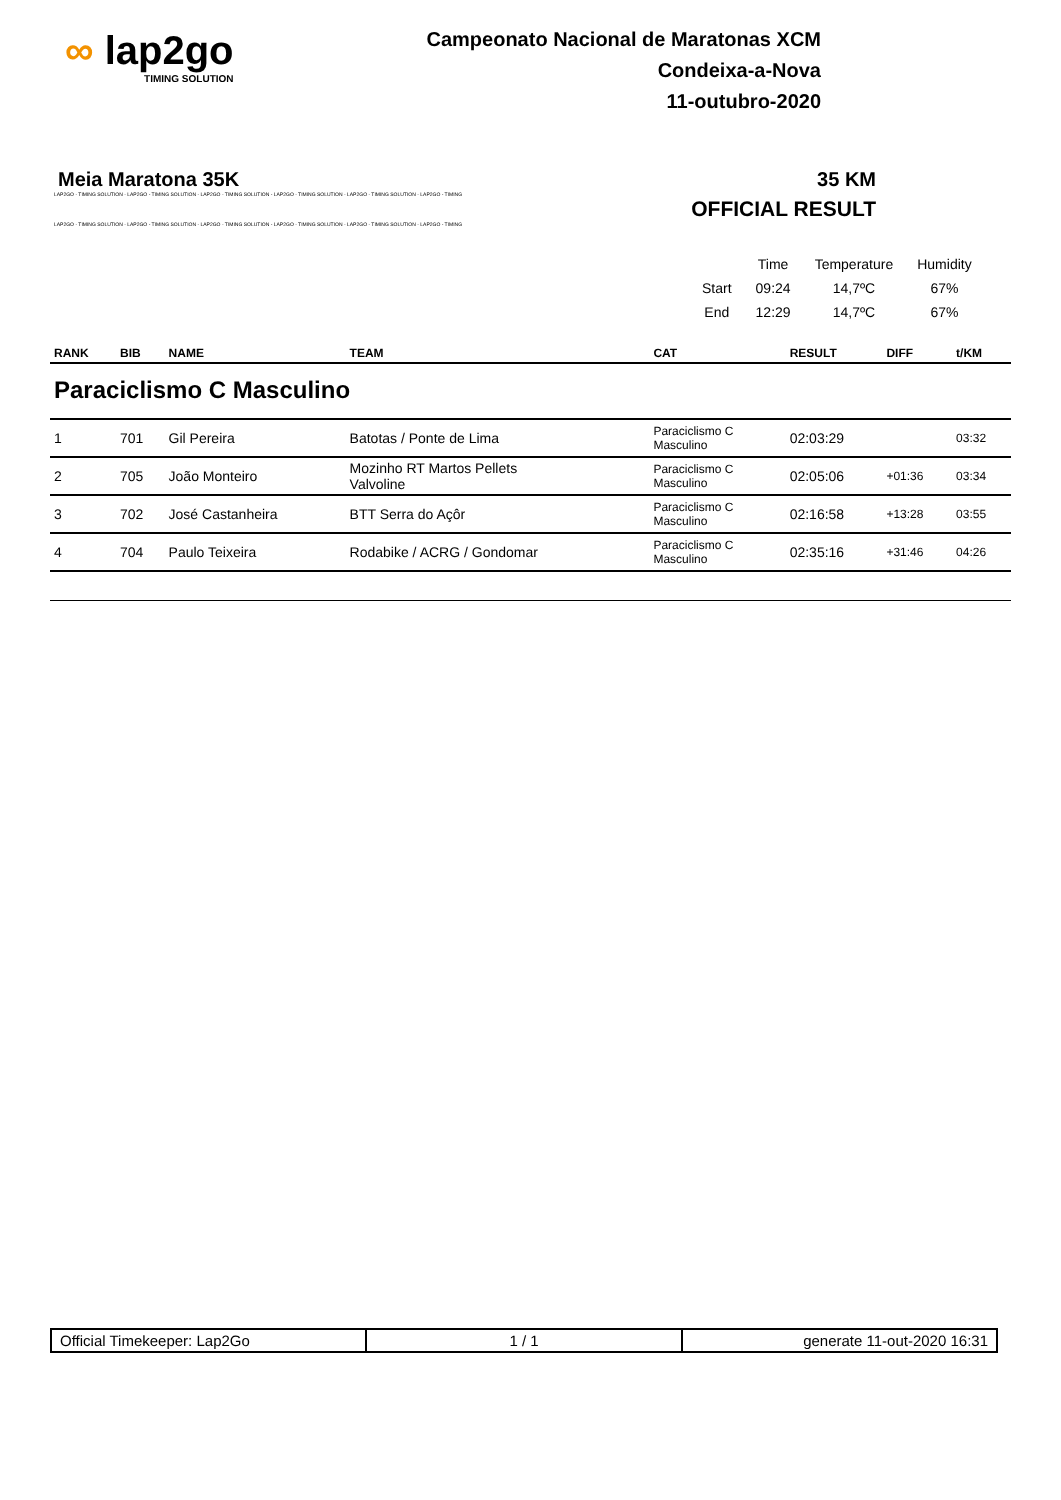∞ lap2go
TIMING SOLUTION
Campeonato Nacional de Maratonas XCM
Condeixa-a-Nova
11-outubro-2020
Meia Maratona 35K 35 KM
LAP2GO - TIMING SOLUTION - LAP2GO - TIMING SOLUTION - LAP2GO - TIMING SOLUTION - LAP2GO - TIMING SOLUTION - LAP2GO - TIMING SOLUTION - LAP2GO - TIMING
OFFICIAL RESULT
LAP2GO - TIMING SOLUTION - LAP2GO - TIMING SOLUTION - LAP2GO - TIMING SOLUTION - LAP2GO - TIMING SOLUTION - LAP2GO - TIMING SOLUTION - LAP2GO - TIMING
| | Time | Temperature | Humidity |
| Start | 09:24 | 14,7ºC | 67% |
| End | 12:29 | 14,7ºC | 67% |
| RANK | BIB | NAME | TEAM | CAT | RESULT | DIFF | t/KM |
| --- | --- | --- | --- | --- | --- | --- | --- |
| Paraciclismo C Masculino | | | | | | | |
| 1 | 701 | Gil Pereira | Batotas / Ponte de Lima | Paraciclismo C Masculino | 02:03:29 | | 03:32 |
| 2 | 705 | João Monteiro | Mozinho RT Martos Pellets Valvoline | Paraciclismo C Masculino | 02:05:06 | +01:36 | 03:34 |
| 3 | 702 | José Castanheira | BTT Serra do Açôr | Paraciclismo C Masculino | 02:16:58 | +13:28 | 03:55 |
| 4 | 704 | Paulo Teixeira | Rodabike / ACRG / Gondomar | Paraciclismo C Masculino | 02:35:16 | +31:46 | 04:26 |
| Official Timekeeper: Lap2Go | 1 / 1 | generate 11-out-2020 16:31 |